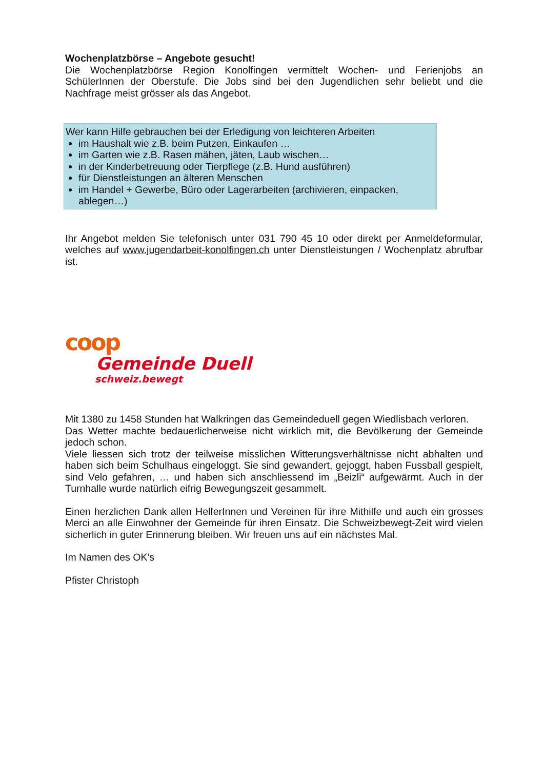Wochenplatzbörse – Angebote gesucht!
Die Wochenplatzbörse Region Konolfingen vermittelt Wochen- und Ferienjobs an SchülerInnen der Oberstufe. Die Jobs sind bei den Jugendlichen sehr beliebt und die Nachfrage meist grösser als das Angebot.
Wer kann Hilfe gebrauchen bei der Erledigung von leichteren Arbeiten
im Haushalt wie z.B. beim Putzen, Einkaufen …
im Garten wie z.B. Rasen mähen, jäten, Laub wischen…
in der Kinderbetreuung oder Tierpflege (z.B. Hund ausführen)
für Dienstleistungen an älteren Menschen
im Handel + Gewerbe, Büro oder Lagerarbeiten (archivieren, einpacken, ablegen…)
Ihr Angebot melden Sie telefonisch unter 031 790 45 10 oder direkt per Anmeldeformular, welches auf www.jugendarbeit-konolfingen.ch unter Dienstleistungen / Wochenplatz abrufbar ist.
coop
Gemeinde Duell
schweiz.bewegt
Mit 1380 zu 1458 Stunden hat Walkringen das Gemeindeduell gegen Wiedlisbach verloren.
Das Wetter machte bedauerlicherweise nicht wirklich mit, die Bevölkerung der Gemeinde jedoch schon.
Viele liessen sich trotz der teilweise misslichen Witterungsverhältnisse nicht abhalten und haben sich beim Schulhaus eingeloggt. Sie sind gewandert, gejoggt, haben Fussball gespielt, sind Velo gefahren, … und haben sich anschliessend im „Beizli“ aufgewärmt. Auch in der Turnhalle wurde natürlich eifrig Bewegungszeit gesammelt.
Einen herzlichen Dank allen HelferInnen und Vereinen für ihre Mithilfe und auch ein grosses Merci an alle Einwohner der Gemeinde für ihren Einsatz. Die Schweizbewegt-Zeit wird vielen sicherlich in guter Erinnerung bleiben. Wir freuen uns auf ein nächstes Mal.
Im Namen des OK’s
Pfister Christoph